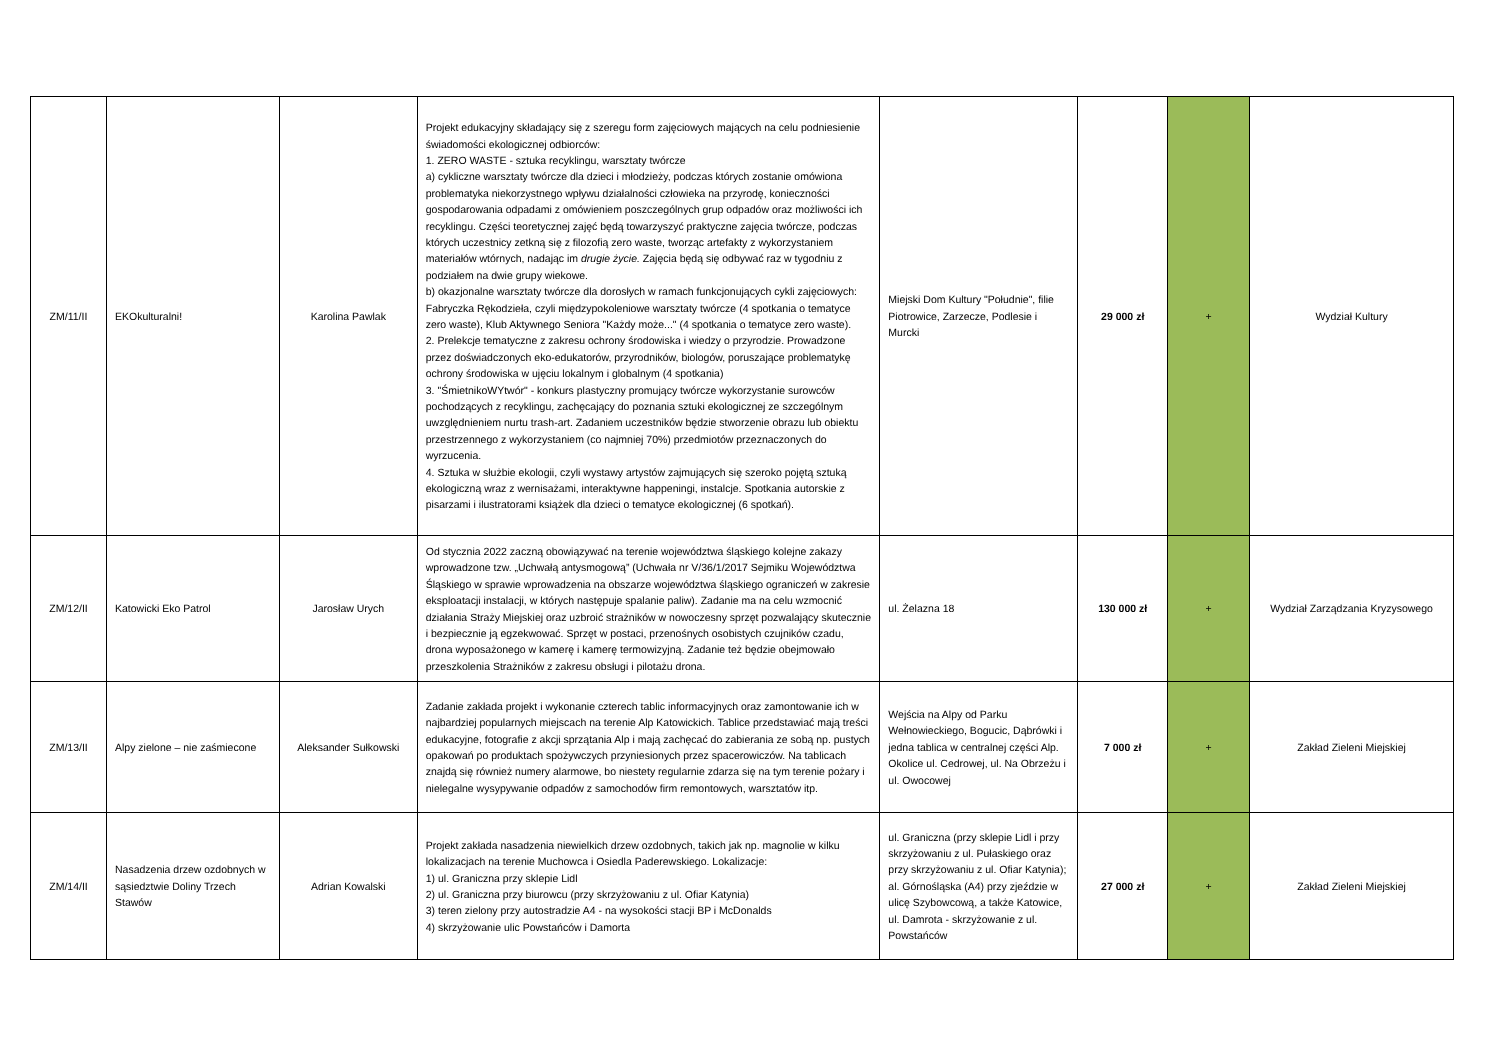| ZM/11/II | EKOkulturalni! | Karolina Pawlak | Projekt edukacyjny składający się z szeregu form zajęciowych mających na celu podniesienie świadomości ekologicznej odbiorców: 1. ZERO WASTE - sztuka recyklingu, warsztaty twórcze a) cykliczne warsztaty twórcze dla dzieci i młodzieży, podczas których zostanie omówiona problematyka niekorzystnego wpływu działalności człowieka na przyrodę, konieczności gospodarowania odpadami z omówieniem poszczególnych grup odpadów oraz możliwości ich recyklingu. Części teoretycznej zajęć będą towarzyszyć praktyczne zajęcia twórcze, podczas których uczestnicy zetkną się z filozofią zero waste, tworząc artefakty z wykorzystaniem materiałów wtórnych, nadając im drugie życie. Zajęcia będą się odbywać raz w tygodniu z podziałem na dwie grupy wiekowe. b) okazjonalne warsztaty twórcze dla dorosłych w ramach funkcjonujących cykli zajęciowych: Fabryczka Rękodzieła, czyli międzypokoleniowe warsztaty twórcze (4 spotkania o tematyce zero waste), Klub Aktywnego Seniora "Każdy może..." (4 spotkania o tematyce zero waste). 2. Prelekcje tematyczne z zakresu ochrony środowiska i wiedzy o przyrodzie. Prowadzone przez doświadczonych eko-edukatorów, przyrodników, biologów, poruszające problematykę ochrony środowiska w ujęciu lokalnym i globalnym (4 spotkania) 3. "ŚmietnikoWYtwór" - konkurs plastyczny promujący twórcze wykorzystanie surowców pochodzących z recyklingu, zachęcający do poznania sztuki ekologicznej ze szczególnym uwzględnieniem nurtu trash-art. Zadaniem uczestników będzie stworzenie obrazu lub obiektu przestrzennego z wykorzystaniem (co najmniej 70%) przedmiotów przeznaczonych do wyrzucenia. 4. Sztuka w służbie ekologii, czyli wystawy artystów zajmujących się szeroko pojętą sztuką ekologiczną wraz z wernisażami, interaktywne happeningi, instalcje. Spotkania autorskie z pisarzami i ilustratorami książek dla dzieci o tematyce ekologicznej (6 spotkań). | Miejski Dom Kultury "Południe", filie Piotrowice, Zarzecze, Podlesie i Murcki | 29 000 zł | + | Wydział Kultury |
| ZM/12/II | Katowicki Eko Patrol | Jarosław Urych | Od stycznia 2022 zaczną obowiązywać na terenie województwa śląskiego kolejne zakazy wprowadzone tzw. „Uchwałą antysmogową” (Uchwała nr V/36/1/2017 Sejmiku Województwa Śląskiego w sprawie wprowadzenia na obszarze województwa śląskiego ograniczeń w zakresie eksploatacji instalacji, w których następuje spalanie paliw). Zadanie ma na celu wzmocnić działania Straży Miejskiej oraz uzbroić strażników w nowoczesny sprzęt pozwalający skutecznie i bezpiecznie ją egzekwować. Sprzęt w postaci, przenośnych osobistych czujników czadu, drona wyposażonego w kamerę i kamerę termowizyjną. Zadanie też będzie obejmowało przeszkolenia Strażników z zakresu obsługi i pilotażu drona. | ul. Żelazna 18 | 130 000 zł | + | Wydział Zarządzania Kryzysowego |
| ZM/13/II | Alpy zielone – nie zaśmiecone | Aleksander Sułkowski | Zadanie zakłada projekt i wykonanie czterech tablic informacyjnych oraz zamontowanie ich w najbardziej popularnych miejscach na terenie Alp Katowickich. Tablice przedstawiać mają treści edukacyjne, fotografie z akcji sprzątania Alp i mają zachęcać do zabierania ze sobą np. pustych opakowań po produktach spożywczych przyniesionych przez spacerowiczów. Na tablicach znajdą się również numery alarmowe, bo niestety regularnie zdarza się na tym terenie pożary i nielegalne wysypywanie odpadów z samochodów firm remontowych, warsztatów itp. | Wejścia na Alpy od Parku Wełnowieckiego, Bogucic, Dąbrówki i jedna tablica w centralnej części Alp. Okolice ul. Cedrowej, ul. Na Obrzeżu i ul. Owocowej | 7 000 zł | + | Zakład Zieleni Miejskiej |
| ZM/14/II | Nasadzenia drzew ozdobnych w sąsiedztwie Doliny Trzech Stawów | Adrian Kowalski | Projekt zakłada nasadzenia niewielkich drzew ozdobnych, takich jak np. magnolie w kilku lokalizacjach na terenie Muchowca i Osiedla Paderewskiego. Lokalizacje: 1) ul. Graniczna przy sklepie Lidl 2) ul. Graniczna przy biurowcu (przy skrzyżowaniu z ul. Ofiar Katynia) 3) teren zielony przy autostradzie A4 - na wysokości stacji BP i McDonalds 4) skrzyżowanie ulic Powstańców i Damorta | ul. Graniczna (przy sklepie Lidl i przy skrzyżowaniu z ul. Pułaskiego oraz przy skrzyżowaniu z ul. Ofiar Katynia); al. Górnośląska (A4) przy zjeździe w ulicę Szybowcową, a także Katowice, ul. Damrota - skrzyżowanie z ul. Powstańców | 27 000 zł | + | Zakład Zieleni Miejskiej |